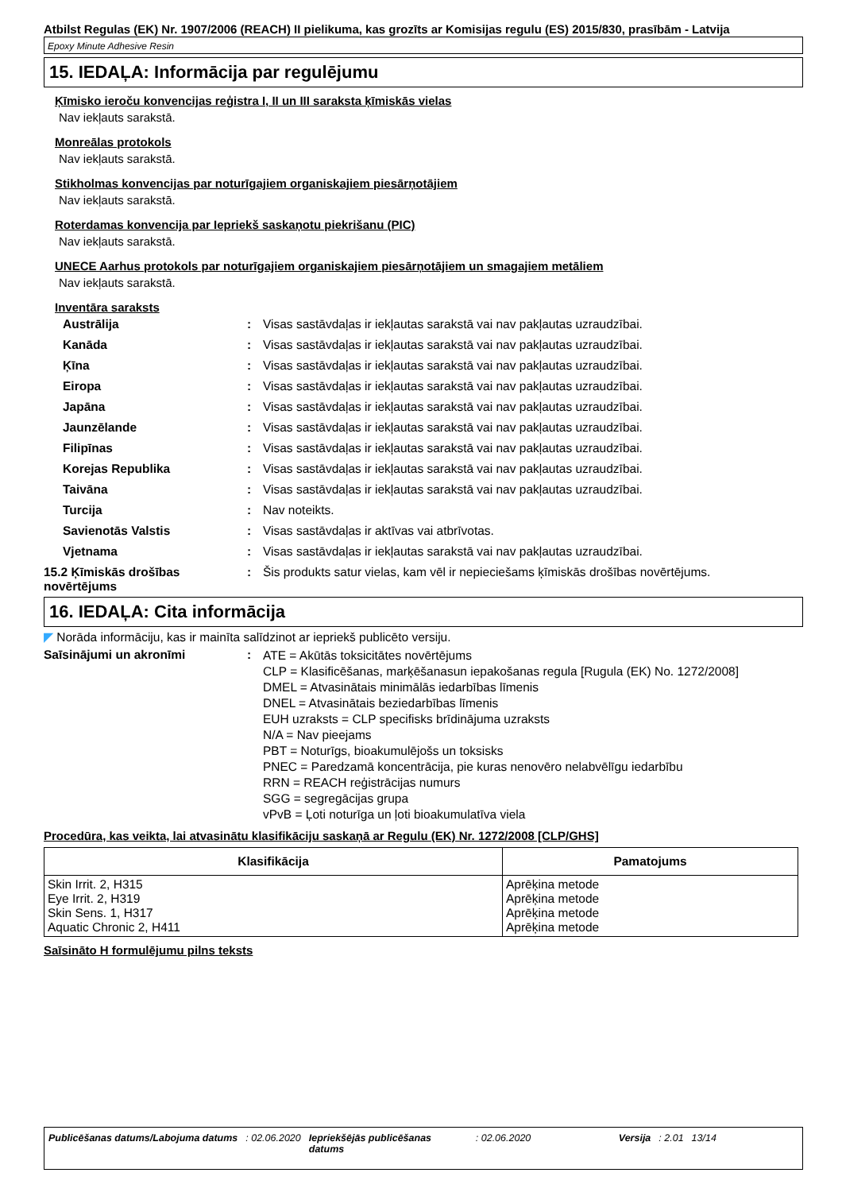Atbilst Regulas (EK) Nr. 1907/2006 (REACH) II pielikuma, kas grozīts ar Komisijas regulu (ES) 2015/830, prasībām - Latvija
Epoxy Minute Adhesive Resin
15. IEDAĻA: Informācija par regulējumu
Ķīmisko ieroču konvencijas reģistra I, II un III saraksta ķīmiskās vielas
Nav iekļauts sarakstā.
Monreālas protokols
Nav iekļauts sarakstā.
Stikholmas konvencijas par noturīgajiem organiskajiem piesārņotājiem
Nav iekļauts sarakstā.
Roterdamas konvencija par Iepriekš saskaņotu piekrišanu (PIC)
Nav iekļauts sarakstā.
UNECE Aarhus protokols par noturīgajiem organiskajiem piesārņotājiem un smagajiem metāliem
Nav iekļauts sarakstā.
Inventāra saraksts
Austrālija: Visas sastāvdaļas ir iekļautas sarakstā vai nav pakļautas uzraudzībai.
Kanāda: Visas sastāvdaļas ir iekļautas sarakstā vai nav pakļautas uzraudzībai.
Ķīna: Visas sastāvdaļas ir iekļautas sarakstā vai nav pakļautas uzraudzībai.
Eiropa: Visas sastāvdaļas ir iekļautas sarakstā vai nav pakļautas uzraudzībai.
Japāna: Visas sastāvdaļas ir iekļautas sarakstā vai nav pakļautas uzraudzībai.
Jaunzēlande: Visas sastāvdaļas ir iekļautas sarakstā vai nav pakļautas uzraudzībai.
Filipīnas: Visas sastāvdaļas ir iekļautas sarakstā vai nav pakļautas uzraudzībai.
Korejas Republika: Visas sastāvdaļas ir iekļautas sarakstā vai nav pakļautas uzraudzībai.
Taivāna: Visas sastāvdaļas ir iekļautas sarakstā vai nav pakļautas uzraudzībai.
Turcija: Nav noteikts.
Savienotās Valstis: Visas sastāvdaļas ir aktīvas vai atbrīvotas.
Vjetnama: Visas sastāvdaļas ir iekļautas sarakstā vai nav pakļautas uzraudzībai.
15.2 Ķīmiskās drošības novērtējums: Šis produkts satur vielas, kam vēl ir nepieciešams ķīmiskās drošības novērtējums.
16. IEDAĻA: Cita informācija
◤ Norāda informāciju, kas ir mainīta salīdzinot ar iepriekš publicēto versiju.
Saīsinājumi un akronīmi: ATE = Akūtās toksicitātes novērtējums
CLP = Klasificēšanas, marķēšanasun iepakošanas regula [Rugula (EK) No. 1272/2008]
DMEL = Atvasinātais minimālās iedarbības līmenis
DNEL = Atvasinātais beziedarbības līmenis
EUH uzraksts = CLP specifisks brīdinājuma uzraksts
N/A = Nav pieejams
PBT = Noturīgs, bioakumulējošs un toksisks
PNEC = Paredzamā koncentrācija, pie kuras nenovēro nelabvēlīgu iedarbību
RRN = REACH reģistrācijas numurs
SGG = segregācijas grupa
vPvB = Ļoti noturīga un ļoti bioakumulatīva viela
Procedūra, kas veikta, lai atvasinātu klasifikāciju saskaņā ar Regulu (EK) Nr. 1272/2008 [CLP/GHS]
| Klasifikācija | Pamatojums |
| --- | --- |
| Skin Irrit. 2, H315 Eye Irrit. 2, H319 Skin Sens. 1, H317 Aquatic Chronic 2, H411 | Aprēķina metode Aprēķina metode Aprēķina metode Aprēķina metode |
Saīsināto H formulējumu pilns teksts
Publicēšanas datums/Labojuma datums : 02.06.2020 Iepriekšējās publicēšanas datums : 02.06.2020 Versija : 2.01 13/14